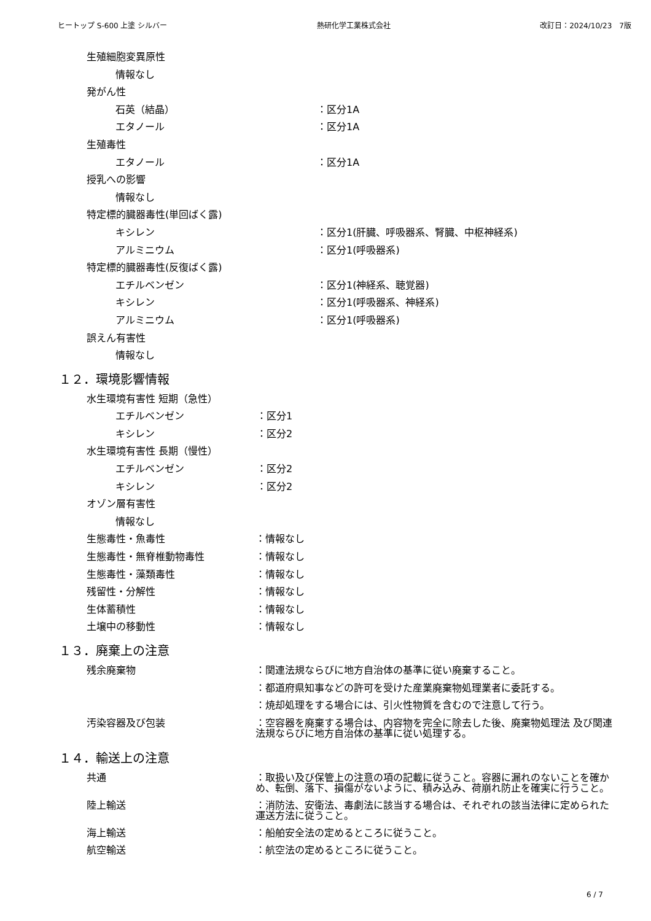ヒートップ S-600 上塗 シルバー 熱研化学工業株式会社 改訂日：2024/10/23　7版
生殖細胞変異原性
情報なし
発がん性
石英（結晶） ：区分1A
エタノール ：区分1A
生殖毒性
エタノール ：区分1A
授乳への影響
情報なし
特定標的臓器毒性(単回ばく露)
キシレン ：区分1(肝臓、呼吸器系、腎臓、中枢神経系)
アルミニウム ：区分1(呼吸器系)
特定標的臓器毒性(反復ばく露)
エチルベンゼン ：区分1(神経系、聴覚器)
キシレン ：区分1(呼吸器系、神経系)
アルミニウム ：区分1(呼吸器系)
誤えん有害性
情報なし
１２．環境影響情報
水生環境有害性 短期（急性）
エチルベンゼン ：区分1
キシレン ：区分2
水生環境有害性 長期（慢性）
エチルベンゼン ：区分2
キシレン ：区分2
オゾン層有害性
情報なし
生態毒性・魚毒性 ：情報なし
生態毒性・無脊椎動物毒性 ：情報なし
生態毒性・藻類毒性 ：情報なし
残留性・分解性 ：情報なし
生体蓄積性 ：情報なし
土壌中の移動性 ：情報なし
１３．廃棄上の注意
残余廃棄物 ：関連法規ならびに地方自治体の基準に従い廃棄すること。
：都道府県知事などの許可を受けた産業廃棄物処理業者に委託する。
：焼却処理をする場合には、引火性物質を含むので注意して行う。
汚染容器及び包装 ：空容器を廃棄する場合は、内容物を完全に除去した後、廃棄物処理法 及び関連法規ならびに地方自治体の基準に従い処理する。
１４．輸送上の注意
共通 ：取扱い及び保管上の注意の項の記載に従うこと。容器に漏れのないことを確かめ、転倒、落下、損傷がないように、積み込み、荷崩れ防止を確実に行うこと。
陸上輸送 ：消防法、安衛法、毒劇法に該当する場合は、それぞれの該当法律に定められた運送方法に従うこと。
海上輸送 ：船舶安全法の定めるところに従うこと。
航空輸送 ：航空法の定めるところに従うこと。
6 / 7